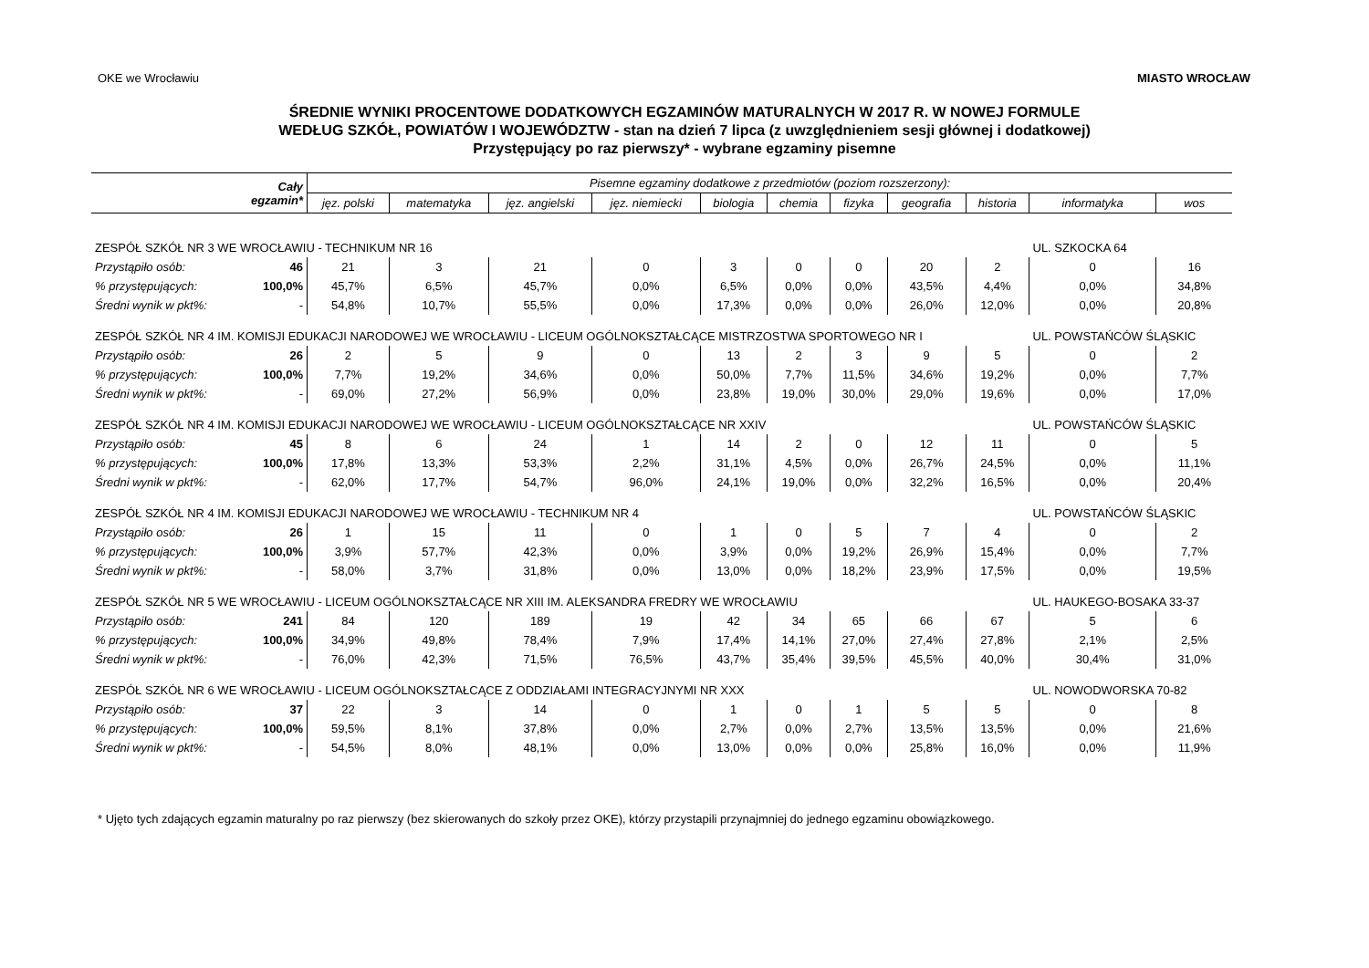OKE we Wrocławiu MIASTO WROCŁAW
ŚREDNIE WYNIKI PROCENTOWE DODATKOWYCH EGZAMINÓW MATURALNYCH W 2017 R. W NOWEJ FORMULE
WEDŁUG SZKÓŁ, POWIATÓW I WOJEWÓDZTW - stan na dzień 7 lipca (z uwzględnieniem sesji głównej i dodatkowej)
Przystępujący po raz pierwszy* - wybrane egzaminy pisemne
| Cały egzamin* | | Pisemne egzaminy dodatkowe z przedmiotów (poziom rozszerzony): | | | | | | | | | | |
| --- | --- | --- | --- | --- | --- | --- | --- | --- | --- | --- | --- | --- |
| | | jęz. polski | matematyka | jęz. angielski | jęz. niemiecki | biologia | chemia | fizyka | geografia | historia | informatyka | wos |
| ZESPÓŁ SZKÓŁ NR 3 WE WROCŁAWIU - TECHNIKUM NR 16 | | | | | | | | | | | UL. SZKOCKA 64 | |
| Przystąpiło osób: | 46 | 21 | 3 | 21 | 0 | 3 | 0 | 0 | 20 | 2 | 0 | 16 |
| % przystępujących: | 100,0% | 45,7% | 6,5% | 45,7% | 0,0% | 6,5% | 0,0% | 0,0% | 43,5% | 4,4% | 0,0% | 34,8% |
| Średni wynik w pkt%: | - | 54,8% | 10,7% | 55,5% | 0,0% | 17,3% | 0,0% | 0,0% | 26,0% | 12,0% | 0,0% | 20,8% |
| ZESPÓŁ SZKÓŁ NR 4 IM. KOMISJI EDUKACJI NARODOWEJ WE WROCŁAWIU - LICEUM OGÓLNOKSZTAŁCĄCE MISTRZOSTWA SPORTOWEGO NR I | | | | | | | | | | | UL. POWSTAŃCÓW ŚLĄSKIC | |
| Przystąpiło osób: | 26 | 2 | 5 | 9 | 0 | 13 | 2 | 3 | 9 | 5 | 0 | 2 |
| % przystępujących: | 100,0% | 7,7% | 19,2% | 34,6% | 0,0% | 50,0% | 7,7% | 11,5% | 34,6% | 19,2% | 0,0% | 7,7% |
| Średni wynik w pkt%: | - | 69,0% | 27,2% | 56,9% | 0,0% | 23,8% | 19,0% | 30,0% | 29,0% | 19,6% | 0,0% | 17,0% |
| ZESPÓŁ SZKÓŁ NR 4 IM. KOMISJI EDUKACJI NARODOWEJ WE WROCŁAWIU - LICEUM OGÓLNOKSZTAŁCĄCE NR XXIV | | | | | | | | | | | UL. POWSTAŃCÓW ŚLĄSKIC | |
| Przystąpiło osób: | 45 | 8 | 6 | 24 | 1 | 14 | 2 | 0 | 12 | 11 | 0 | 5 |
| % przystępujących: | 100,0% | 17,8% | 13,3% | 53,3% | 2,2% | 31,1% | 4,5% | 0,0% | 26,7% | 24,5% | 0,0% | 11,1% |
| Średni wynik w pkt%: | - | 62,0% | 17,7% | 54,7% | 96,0% | 24,1% | 19,0% | 0,0% | 32,2% | 16,5% | 0,0% | 20,4% |
| ZESPÓŁ SZKÓŁ NR 4 IM. KOMISJI EDUKACJI NARODOWEJ WE WROCŁAWIU - TECHNIKUM NR 4 | | | | | | | | | | | UL. POWSTAŃCÓW ŚLĄSKIC | |
| Przystąpiło osób: | 26 | 1 | 15 | 11 | 0 | 1 | 0 | 5 | 7 | 4 | 0 | 2 |
| % przystępujących: | 100,0% | 3,9% | 57,7% | 42,3% | 0,0% | 3,9% | 0,0% | 19,2% | 26,9% | 15,4% | 0,0% | 7,7% |
| Średni wynik w pkt%: | - | 58,0% | 3,7% | 31,8% | 0,0% | 13,0% | 0,0% | 18,2% | 23,9% | 17,5% | 0,0% | 19,5% |
| ZESPÓŁ SZKÓŁ NR 5 WE WROCŁAWIU - LICEUM OGÓLNOKSZTAŁCĄCE NR XIII IM. ALEKSANDRA FREDRY WE WROCŁAWIU | | | | | | | | | | | UL. HAUKEGO-BOSAKA 33-37 | |
| Przystąpiło osób: | 241 | 84 | 120 | 189 | 19 | 42 | 34 | 65 | 66 | 67 | 5 | 6 |
| % przystępujących: | 100,0% | 34,9% | 49,8% | 78,4% | 7,9% | 17,4% | 14,1% | 27,0% | 27,4% | 27,8% | 2,1% | 2,5% |
| Średni wynik w pkt%: | - | 76,0% | 42,3% | 71,5% | 76,5% | 43,7% | 35,4% | 39,5% | 45,5% | 40,0% | 30,4% | 31,0% |
| ZESPÓŁ SZKÓŁ NR 6 WE WROCŁAWIU - LICEUM OGÓLNOKSZTAŁCĄCE Z ODDZIAŁAMI INTEGRACYJNYMI NR XXX | | | | | | | | | | | UL. NOWODWORSKA 70-82 | |
| Przystąpiło osób: | 37 | 22 | 3 | 14 | 0 | 1 | 0 | 1 | 5 | 5 | 0 | 8 |
| % przystępujących: | 100,0% | 59,5% | 8,1% | 37,8% | 0,0% | 2,7% | 0,0% | 2,7% | 13,5% | 13,5% | 0,0% | 21,6% |
| Średni wynik w pkt%: | - | 54,5% | 8,0% | 48,1% | 0,0% | 13,0% | 0,0% | 0,0% | 25,8% | 16,0% | 0,0% | 11,9% |
* Ujęto tych zdających egzamin maturalny po raz pierwszy (bez skierowanych do szkoły przez OKE), którzy przystapili przynajmniej do jednego egzaminu obowiązkowego.